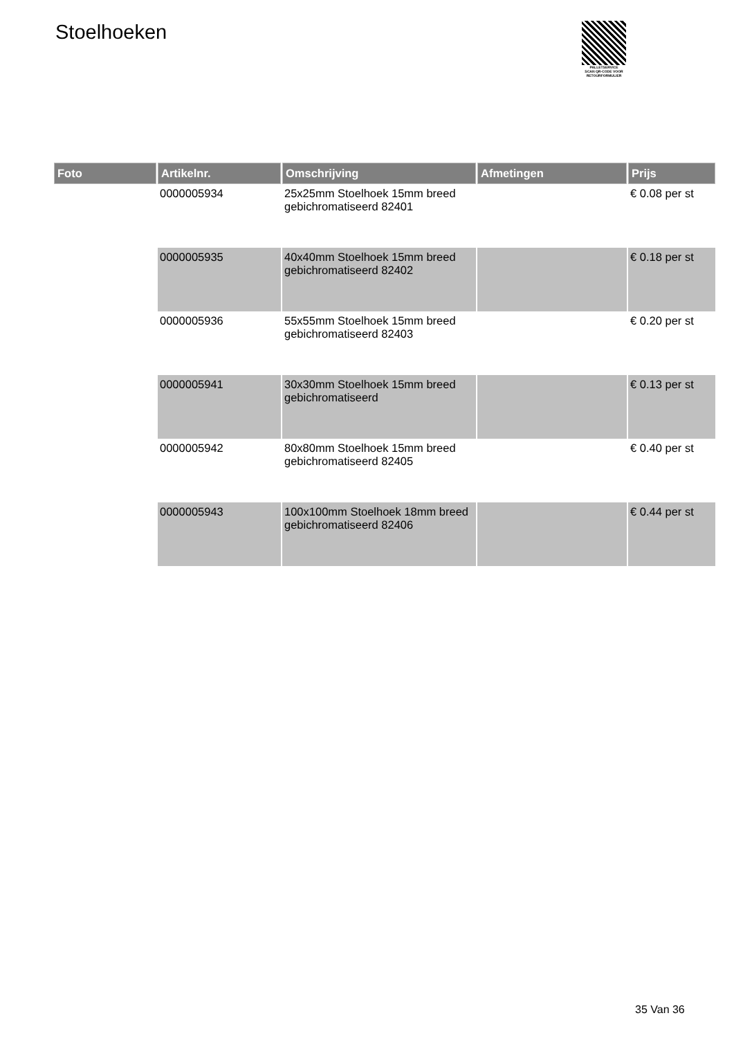Stoelhoeken
PALLETSERVICE
SCAN QR-CODE VOOR RETOURFORMULIER
| Foto | Artikelnr. | Omschrijving | Afmetingen | Prijs |
| --- | --- | --- | --- | --- |
| | 0000005934 | 25x25mm Stoelhoek 15mm breed gebichromatiseerd 82401 | | € 0.08 per st |
| | 0000005935 | 40x40mm Stoelhoek 15mm breed gebichromatiseerd 82402 | | € 0.18 per st |
| | 0000005936 | 55x55mm Stoelhoek 15mm breed gebichromatiseerd 82403 | | € 0.20 per st |
| | 0000005941 | 30x30mm Stoelhoek 15mm breed gebichromatiseerd | | € 0.13 per st |
| | 0000005942 | 80x80mm Stoelhoek 15mm breed gebichromatiseerd 82405 | | € 0.40 per st |
| | 0000005943 | 100x100mm Stoelhoek 18mm breed gebichromatiseerd 82406 | | € 0.44 per st |
35 Van 36